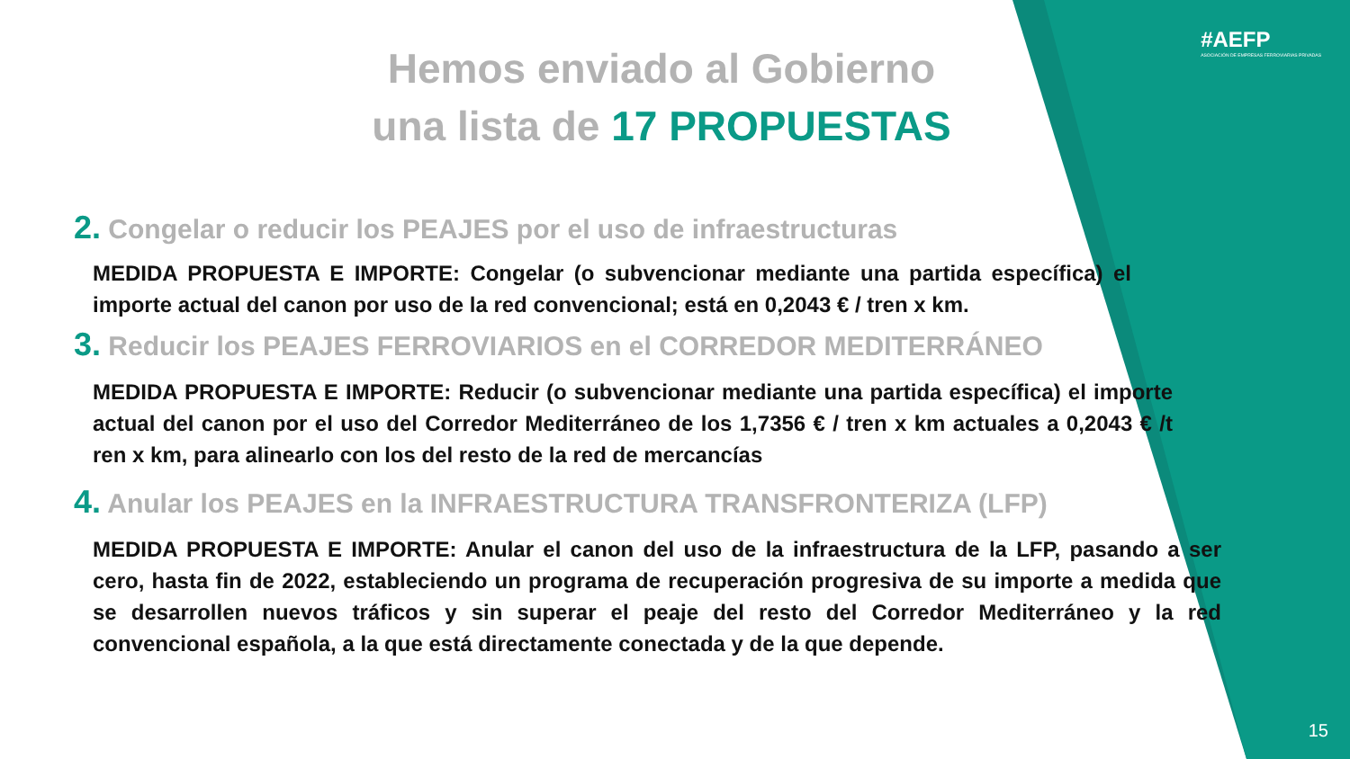#AEFP
ASOCIACIÓN DE EMPRESAS FERROVIARIAS PRIVADAS
Hemos enviado al Gobierno
una lista de 17 PROPUESTAS
2. Congelar o reducir los PEAJES por el uso de infraestructuras
MEDIDA PROPUESTA E IMPORTE: Congelar (o subvencionar mediante una partida específica) el importe actual del canon por uso de la red convencional; está en 0,2043 € / tren x km.
3. Reducir los PEAJES FERROVIARIOS en el CORREDOR MEDITERRÁNEO
MEDIDA PROPUESTA E IMPORTE: Reducir (o subvencionar mediante una partida específica) el importe actual del canon por el uso del Corredor Mediterráneo de los 1,7356 € / tren x km actuales a 0,2043 € /t ren x km, para alinearlo con los del resto de la red de mercancías
4. Anular los PEAJES en la INFRAESTRUCTURA TRANSFRONTERIZA (LFP)
MEDIDA PROPUESTA E IMPORTE: Anular el canon del uso de la infraestructura de la LFP, pasando a ser cero, hasta fin de 2022, estableciendo un programa de recuperación progresiva de su importe a medida que se desarrollen nuevos tráficos y sin superar el peaje del resto del Corredor Mediterráneo y la red convencional española, a la que está directamente conectada y de la que depende.
15